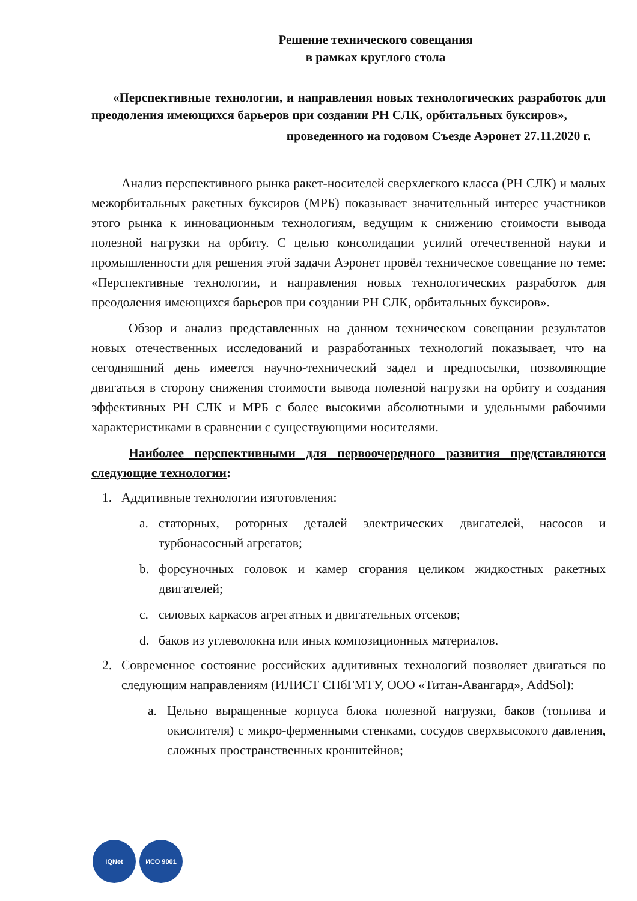Решение технического совещания
в рамках круглого стола
«Перспективные технологии, и направления новых технологических разработок для преодоления имеющихся барьеров при создании РН СЛК, орбитальных буксиров»,
проведенного на годовом Съезде Аэронет 27.11.2020 г.
Анализ перспективного рынка ракет-носителей сверхлегкого класса (РН СЛК) и малых межорбитальных ракетных буксиров (МРБ) показывает значительный интерес участников этого рынка к инновационным технологиям, ведущим к снижению стоимости вывода полезной нагрузки на орбиту. С целью консолидации усилий отечественной науки и промышленности для решения этой задачи Аэронет провёл техническое совещание по теме: «Перспективные технологии, и направления новых технологических разработок для преодоления имеющихся барьеров при создании РН СЛК, орбитальных буксиров».
Обзор и анализ представленных на данном техническом совещании результатов новых отечественных исследований и разработанных технологий показывает, что на сегодняшний день имеется научно-технический задел и предпосылки, позволяющие двигаться в сторону снижения стоимости вывода полезной нагрузки на орбиту и создания эффективных РН СЛК и МРБ с более высокими абсолютными и удельными рабочими характеристиками в сравнении с существующими носителями.
Наиболее перспективными для первоочередного развития представляются следующие технологии:
1. Аддитивные технологии изготовления:
a. статорных, роторных деталей электрических двигателей, насосов и турбонасосный агрегатов;
b. форсуночных головок и камер сгорания целиком жидкостных ракетных двигателей;
c. силовых каркасов агрегатных и двигательных отсеков;
d. баков из углеволокна или иных композиционных материалов.
2. Современное состояние российских аддитивных технологий позволяет двигаться по следующим направлениям (ИЛИСТ СПбГМТУ, ООО «Титан-Авангард», AddSol):
a. Цельно выращенные корпуса блока полезной нагрузки, баков (топлива и окислителя) с микро-ферменными стенками, сосудов сверхвысокого давления, сложных пространственных кронштейнов;
IQNet ИСО 9001